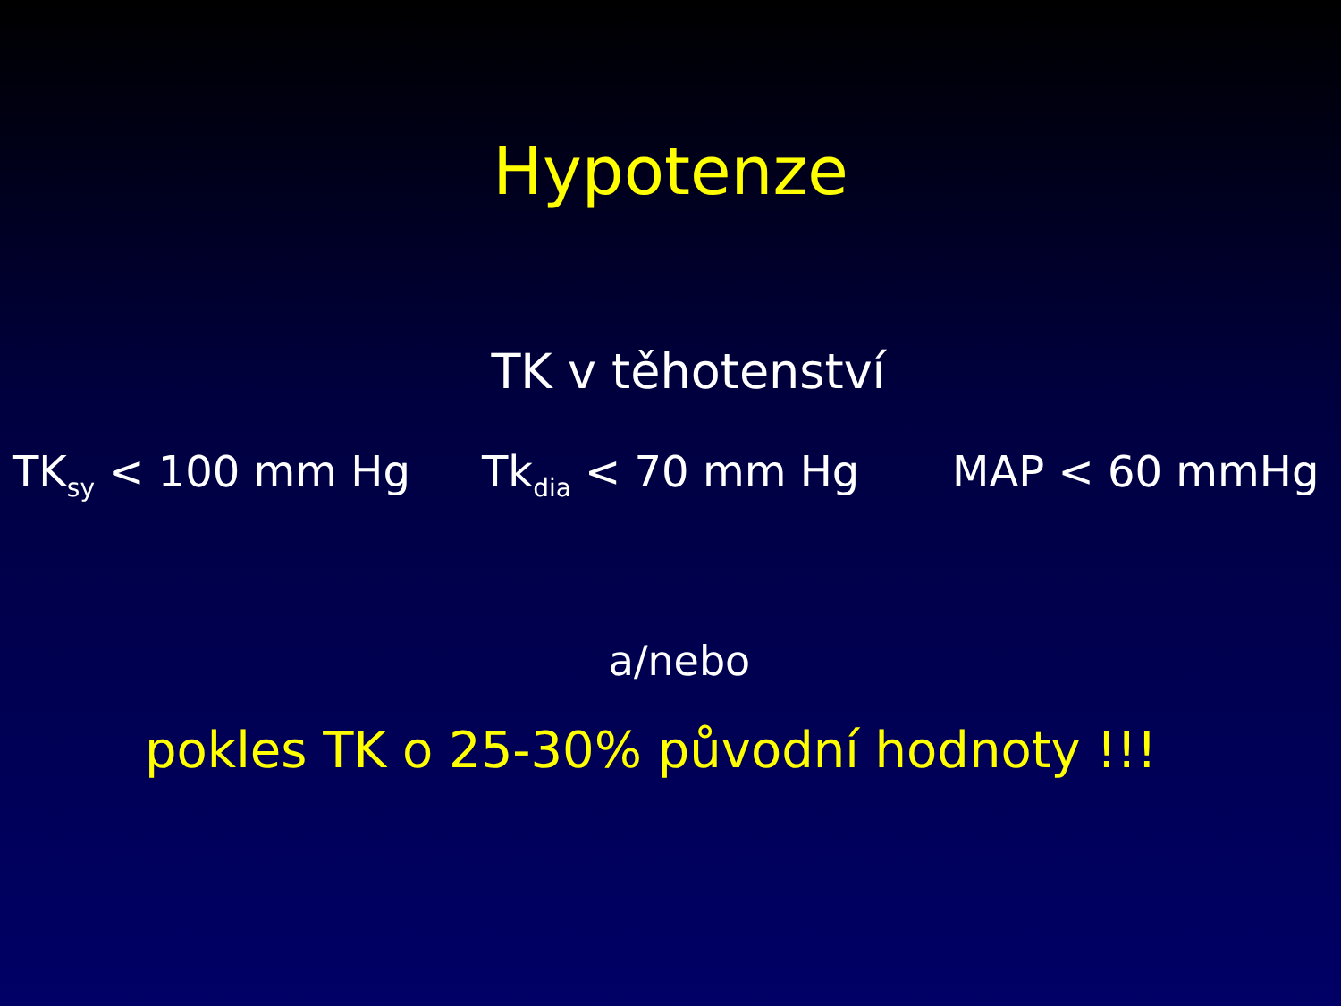Hypotenze
TK v těhotenství
TK<sub>sy</sub> < 100 mm Hg Tk<sub>dia</sub> < 70 mm Hg MAP < 60 mmHg
a/nebo
pokles TK o 25-30% původní hodnoty !!!